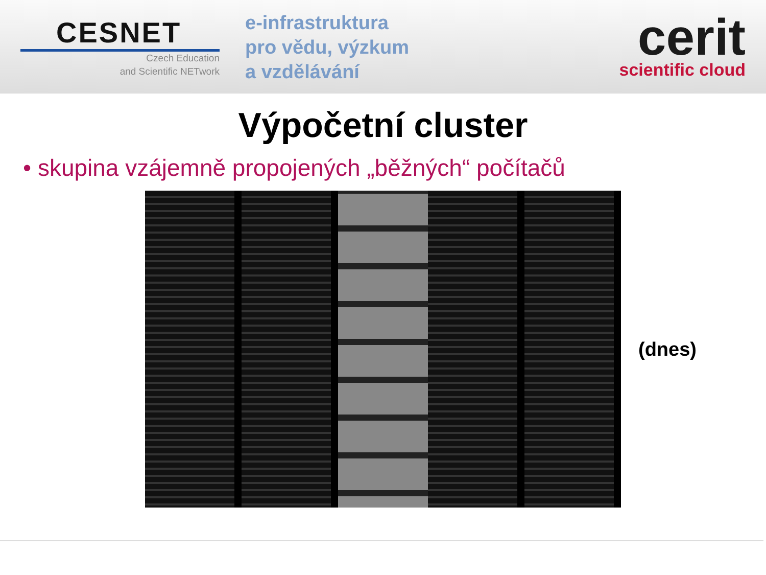CESNET
Czech Education
and Scientific NETwork
e-infrastruktura
pro vědu, výzkum
a vzdělávání
cerit
scientific cloud
Výpočetní cluster
• skupina vzájemně propojených „běžných“ počítačů
(dnes)